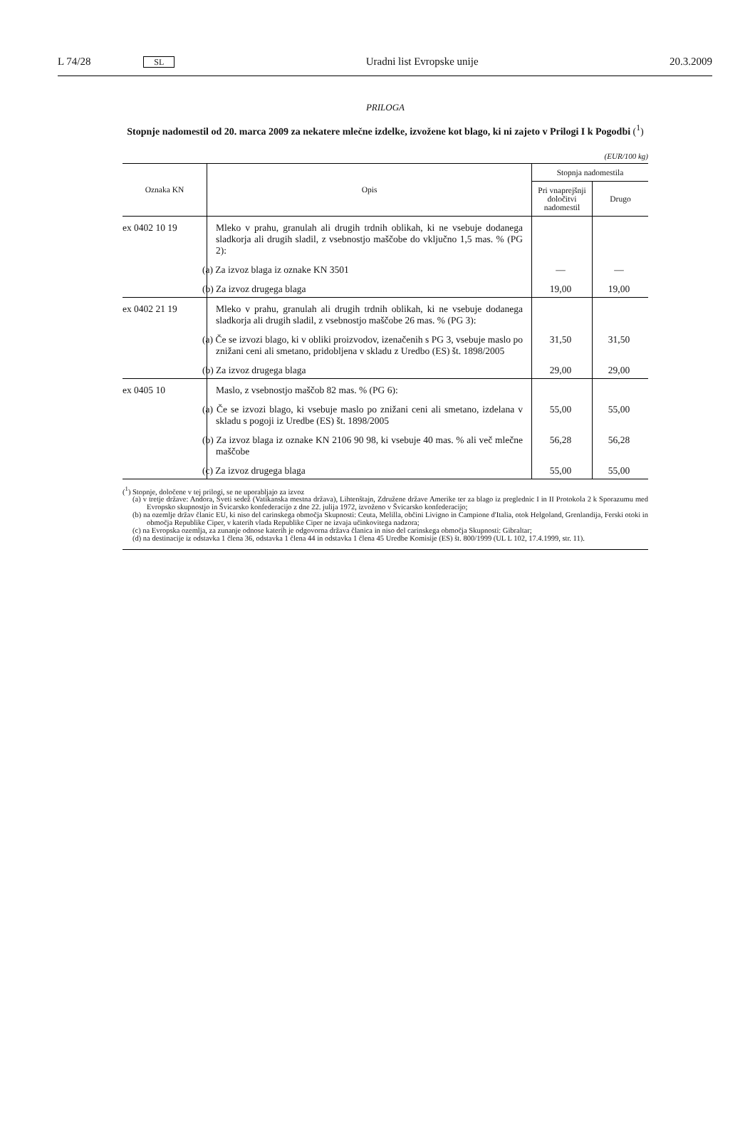L 74/28 SL Uradni list Evropske unije 20.3.2009
PRILOGA
Stopnje nadomestil od 20. marca 2009 za nekatere mlečne izdelke, izvožene kot blago, ki ni zajeto v Prilogi I k Pogodbi (<sup>1</sup>)
(EUR/100 kg)
| Oznaka KN | Opis | Stopnja nadomestila | |
| --- | --- | --- | --- |
| | | Pri vnaprejšnji določitvi nadomestil | Drugo |
| ex 0402 10 19 | Mleko v prahu, granulah ali drugih trdnih oblikah, ki ne vsebuje dodanega sladkorja ali drugih sladil, z vsebnostjo maščobe do vključno 1,5 mas. % (PG 2): | | |
| | (a) Za izvoz blaga iz oznake KN 3501 | — | — |
| | (b) Za izvoz drugega blaga | 19,00 | 19,00 |
| ex 0402 21 19 | Mleko v prahu, granulah ali drugih trdnih oblikah, ki ne vsebuje dodanega sladkorja ali drugih sladil, z vsebnostjo maščobe 26 mas. % (PG 3): | | |
| | (a) Če se izvozi blago, ki v obliki proizvodov, izenačenih s PG 3, vsebuje maslo po znižani ceni ali smetano, pridobljena v skladu z Uredbo (ES) št. 1898/2005 | 31,50 | 31,50 |
| | (b) Za izvoz drugega blaga | 29,00 | 29,00 |
| ex 0405 10 | Maslo, z vsebnostjo maščob 82 mas. % (PG 6): | | |
| | (a) Če se izvozi blago, ki vsebuje maslo po znižani ceni ali smetano, izdelana v skladu s pogoji iz Uredbe (ES) št. 1898/2005 | 55,00 | 55,00 |
| | (b) Za izvoz blaga iz oznake KN 2106 90 98, ki vsebuje 40 mas. % ali več mlečne maščobe | 56,28 | 56,28 |
| | (c) Za izvoz drugega blaga | 55,00 | 55,00 |
(<sup>1</sup>) Stopnje, določene v tej prilogi, se ne uporabljajo za izvoz
(a) v tretje države: Andora, Sveti sedež (Vatikanska mestna država), Lihtenštajn, Združene države Amerike ter za blago iz preglednic I in II Protokola 2 k Sporazumu med Evropsko skupnostjo in Švicarsko konfederacijo z dne 22. julija 1972, izvoženo v Švicarsko konfederacijo;
(b) na ozemlje držav članic EU, ki niso del carinskega območja Skupnosti: Ceuta, Melilla, občini Livigno in Campione d'Italia, otok Helgoland, Grenlandija, Ferski otoki in območja Republike Ciper, v katerih vlada Republike Ciper ne izvaja učinkovitega nadzora;
(c) na Evropska ozemlja, za zunanje odnose katerih je odgovorna država članica in niso del carinskega območja Skupnosti: Gibraltar;
(d) na destinacije iz odstavka 1 člena 36, odstavka 1 člena 44 in odstavka 1 člena 45 Uredbe Komisije (ES) št. 800/1999 (UL L 102, 17.4.1999, str. 11).